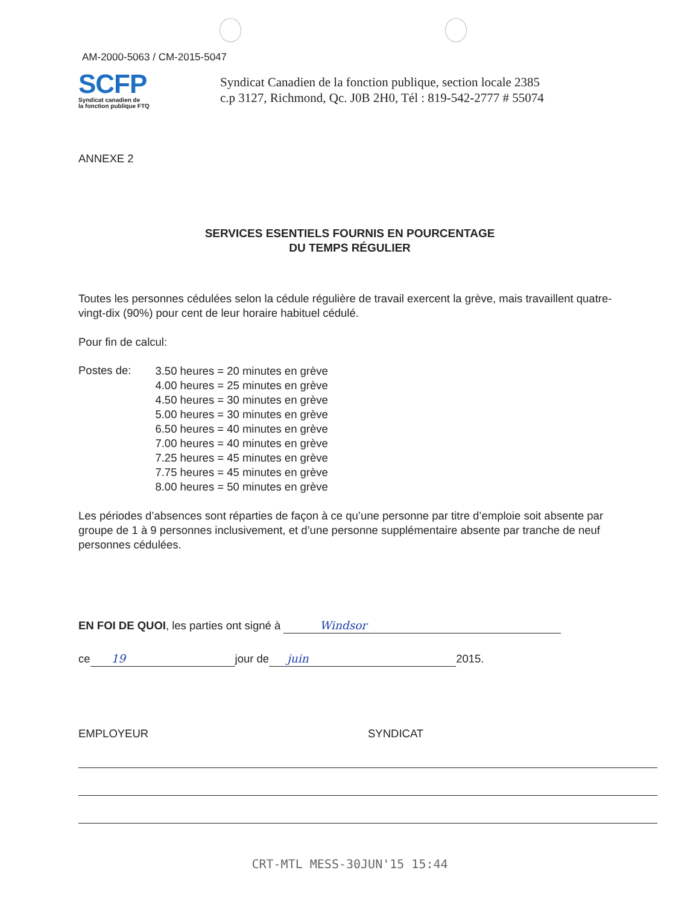AM-2000-5063 / CM-2015-5047
SCFP
Syndicat canadien de
la fonction publique FTQ
Syndicat Canadien de la fonction publique, section locale 2385
c.p 3127, Richmond, Qc. J0B 2H0, Tél : 819-542-2777 # 55074
ANNEXE 2
SERVICES ESENTIELS FOURNIS EN POURCENTAGE
DU TEMPS RÉGULIER
Toutes les personnes cédulées selon la cédule régulière de travail exercent la grève, mais travaillent quatre-vingt-dix (90%) pour cent de leur horaire habituel cédulé.
Pour fin de calcul:
Postes de:
3.50 heures = 20 minutes en grève
4.00 heures = 25 minutes en grève
4.50 heures = 30 minutes en grève
5.00 heures = 30 minutes en grève
6.50 heures = 40 minutes en grève
7.00 heures = 40 minutes en grève
7.25 heures = 45 minutes en grève
7.75 heures = 45 minutes en grève
8.00 heures = 50 minutes en grève
Les périodes d’absences sont réparties de façon à ce qu’une personne par titre d’emploie soit absente par groupe de 1 à 9 personnes inclusivement, et d’une personne supplémentaire absente par tranche de neuf personnes cédulées.
EN FOI DE QUOI, les parties ont signé à Windsor
ce 19 jour de juin 2015.
EMPLOYEUR SYNDICAT
CRT-MTL MESS-30JUN'15 15:44